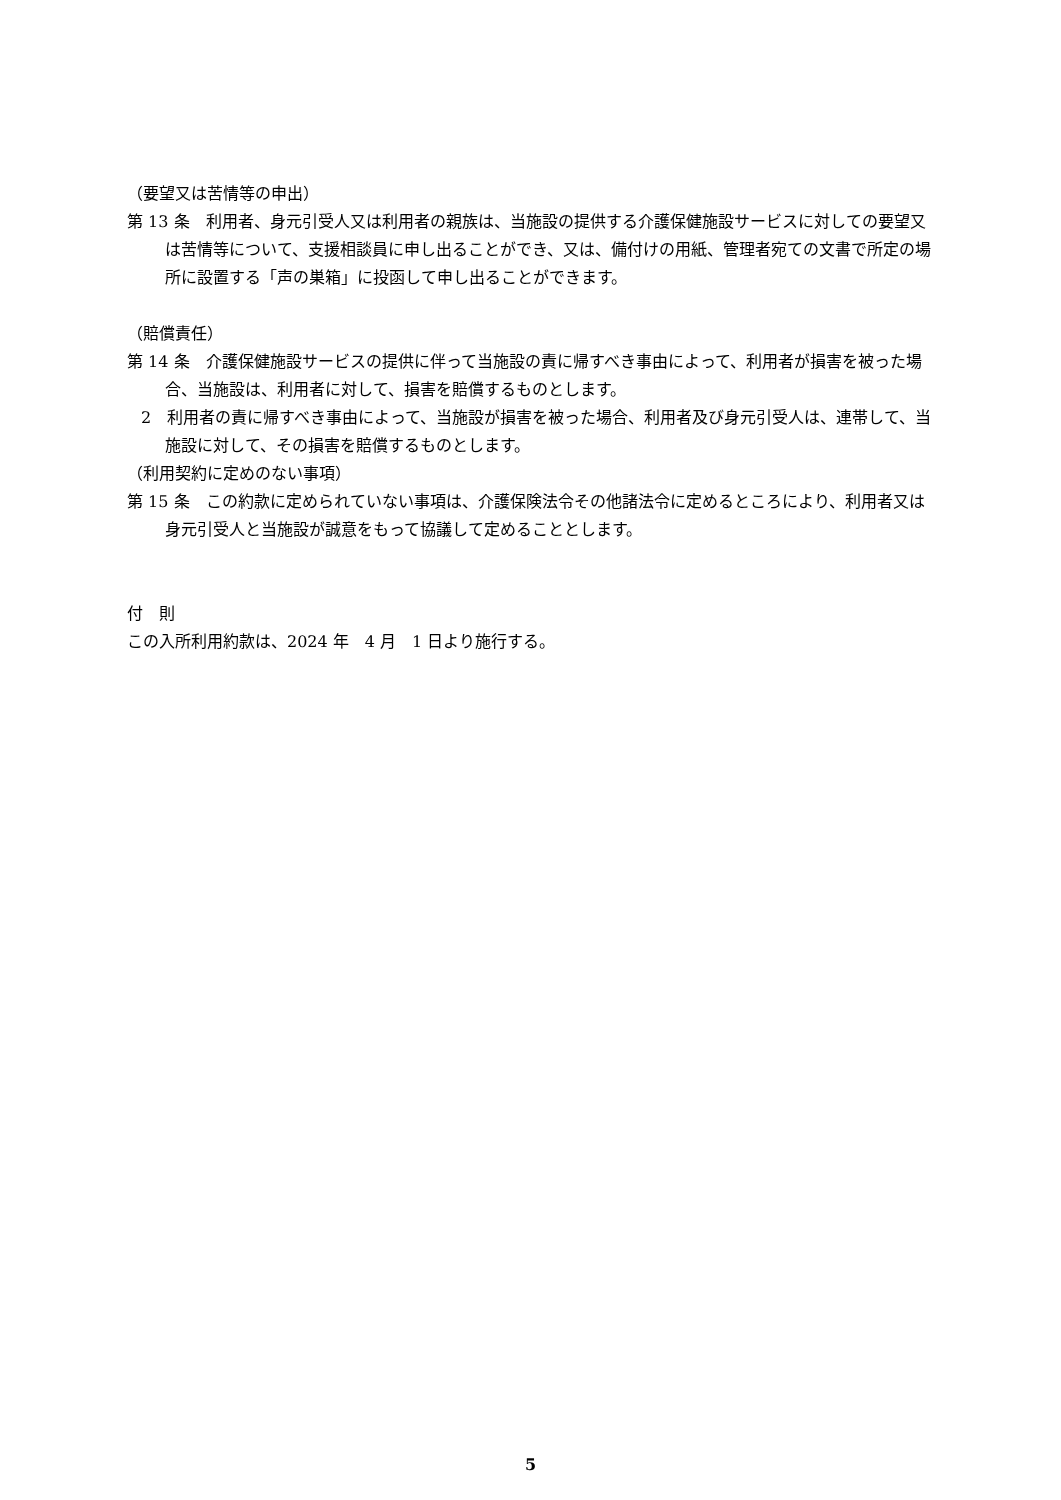（要望又は苦情等の申出）
第 13 条　利用者、身元引受人又は利用者の親族は、当施設の提供する介護保健施設サービスに対しての要望又は苦情等について、支援相談員に申し出ることができ、又は、備付けの用紙、管理者宛ての文書で所定の場所に設置する「声の巣箱」に投函して申し出ることができます。
（賠償責任）
第 14 条　介護保健施設サービスの提供に伴って当施設の責に帰すべき事由によって、利用者が損害を被った場合、当施設は、利用者に対して、損害を賠償するものとします。
2　利用者の責に帰すべき事由によって、当施設が損害を被った場合、利用者及び身元引受人は、連帯して、当施設に対して、その損害を賠償するものとします。
（利用契約に定めのない事項）
第 15 条　この約款に定められていない事項は、介護保険法令その他諸法令に定めるところにより、利用者又は身元引受人と当施設が誠意をもって協議して定めることとします。
付　則
この入所利用約款は、2024 年　4 月　1 日より施行する。
5